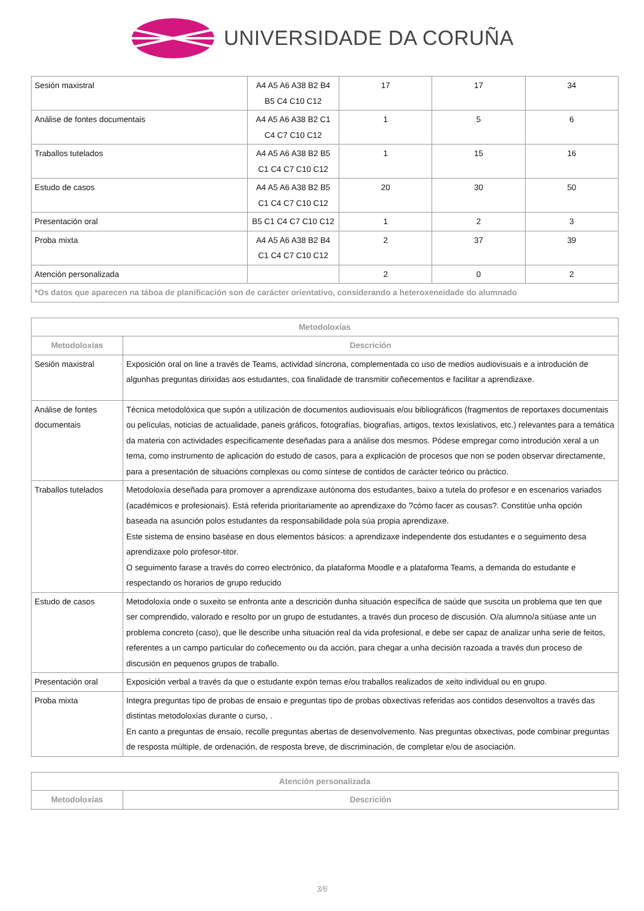UNIVERSIDADE DA CORUÑA
| Sesión maxistral | A4 A5 A6 A38 B2 B4 B5 C4 C10 C12 | 17 | 17 | 34 |
| Análise de fontes documentais | A4 A5 A6 A38 B2 C1 C4 C7 C10 C12 | 1 | 5 | 6 |
| Traballos tutelados | A4 A5 A6 A38 B2 B5 C1 C4 C7 C10 C12 | 1 | 15 | 16 |
| Estudo de casos | A4 A5 A6 A38 B2 B5 C1 C4 C7 C10 C12 | 20 | 30 | 50 |
| Presentación oral | B5 C1 C4 C7 C10 C12 | 1 | 2 | 3 |
| Proba mixta | A4 A5 A6 A38 B2 B4 C1 C4 C7 C10 C12 | 2 | 37 | 39 |
| Atención personalizada | | 2 | 0 | 2 |
| *Os datos que aparecen na táboa de planificación son de carácter orientativo, considerando a heteroxeneidade do alumnado | | | | |
| Metodoloxías | |
| --- | --- |
| Metodoloxías | Descrición |
| Sesión maxistral | Exposición oral on line a través de Teams, actividad síncrona, complementada co uso de medios audiovisuais e a introdución de algunhas preguntas dirixidas aos estudantes, coa finalidade de transmitir coñecementos e facilitar a aprendizaxe. |
| Análise de fontes documentais | Técnica metodolóxica que supón a utilización de documentos audiovisuais e/ou bibliográficos (fragmentos de reportaxes documentais ou películas, noticias de actualidade, paneis gráficos, fotografías, biografías, artigos, textos lexislativos, etc.) relevantes para a temática da materia con actividades especificamente deseñadas para a análise dos mesmos. Pódese empregar como introdución xeral a un tema, como instrumento de aplicación do estudo de casos, para a explicación de procesos que non se poden observar directamente, para a presentación de situacións complexas ou como síntese de contidos de carácter teórico ou práctico. |
| Traballos tutelados | Metodoloxía deseñada para promover a aprendizaxe autónoma dos estudantes, baixo a tutela do profesor e en escenarios variados (académicos e profesionais). Está referida prioritariamente ao aprendizaxe do ?cómo facer as cousas?. Constitúe unha opción baseada na asunción polos estudantes da responsabilidade pola súa propia aprendizaxe. Este sistema de ensino baséase en dous elementos básicos: a aprendizaxe independente dos estudantes e o seguimento desa aprendizaxe polo profesor-titor. O seguimento farase a través do correo electrónico, da plataforma Moodle e a plataforma Teams, a demanda do estudante e respectando os horarios de grupo reducido |
| Estudo de casos | Metodoloxía onde o suxeito se enfronta ante a descrición dunha situación específica de saúde que suscita un problema que ten que ser comprendido, valorado e resolto por un grupo de estudantes, a través dun proceso de discusión. O/a alumno/a sitúase ante un problema concreto (caso), que lle describe unha situación real da vida profesional, e debe ser capaz de analizar unha serie de feitos, referentes a un campo particular do coñecemento ou da acción, para chegar a unha decisión razoada a través dun proceso de discusión en pequenos grupos de traballo. |
| Presentación oral | Exposición verbal a través da que o estudante expón temas e/ou traballos realizados de xeito individual ou en grupo. |
| Proba mixta | Integra preguntas tipo de probas de ensaio e preguntas tipo de probas obxectivas referidas aos contidos desenvoltos a través das distintas metodoloxías durante o curso, . En canto a preguntas de ensaio, recolle preguntas abertas de desenvolvemento. Nas preguntas obxectivas, pode combinar preguntas de resposta múltiple, de ordenación, de resposta breve, de discriminación, de completar e/ou de asociación. |
| Atención personalizada | |
| --- | --- |
| Metodoloxías | Descrición |
3/6